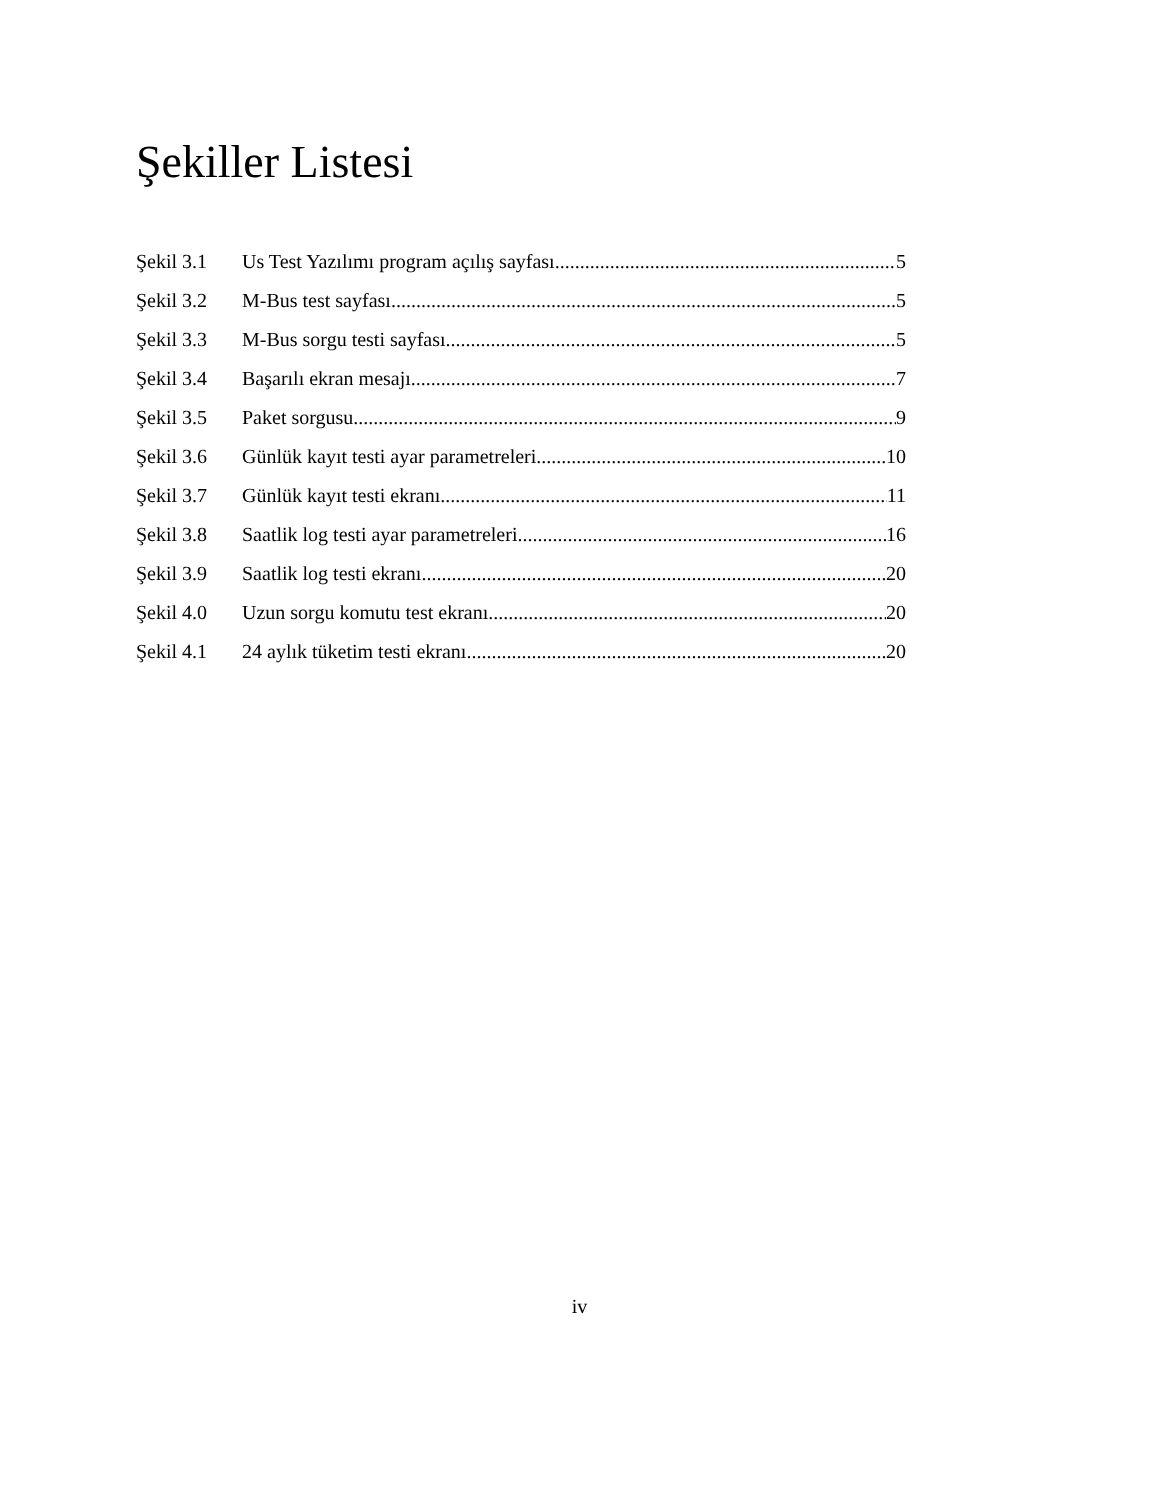Şekiller Listesi
Şekil 3.1 Us Test Yazılımı program açılış sayfası 5
Şekil 3.2 M-Bus test sayfası 5
Şekil 3.3 M-Bus sorgu testi sayfası 5
Şekil 3.4 Başarılı ekran mesajı 7
Şekil 3.5 Paket sorgusu 9
Şekil 3.6 Günlük kayıt testi ayar parametreleri 10
Şekil 3.7 Günlük kayıt testi ekranı 11
Şekil 3.8 Saatlik log testi ayar parametreleri 16
Şekil 3.9 Saatlik log testi ekranı 20
Şekil 4.0 Uzun sorgu komutu test ekranı 20
Şekil 4.1 24 aylık tüketim testi ekranı 20
iv